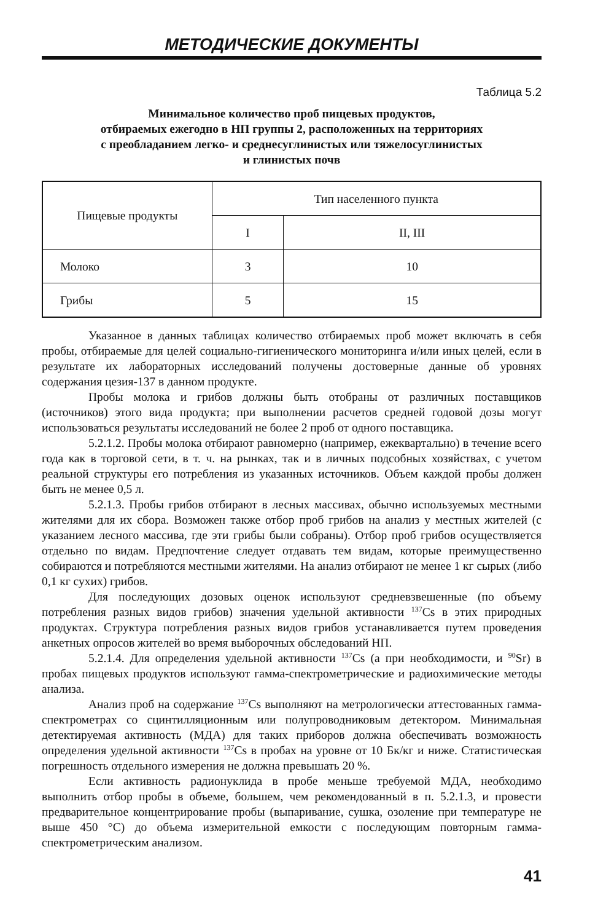МЕТОДИЧЕСКИЕ ДОКУМЕНТЫ
Таблица 5.2
Минимальное количество проб пищевых продуктов,
отбираемых ежегодно в НП группы 2, расположенных на территориях
с преобладанием легко- и среднесуглинистых или тяжелосуглинистых
и глинистых почв
| Пищевые продукты | Тип населенного пункта | |
| --- | --- | --- |
| | I | II, III |
| Молоко | 3 | 10 |
| Грибы | 5 | 15 |
Указанное в данных таблицах количество отбираемых проб может включать в себя пробы, отбираемые для целей социально-гигиенического мониторинга и/или иных целей, если в результате их лабораторных исследований получены достоверные данные об уровнях содержания цезия-137 в данном продукте.
Пробы молока и грибов должны быть отобраны от различных поставщиков (источников) этого вида продукта; при выполнении расчетов средней годовой дозы могут использоваться результаты исследований не более 2 проб от одного поставщика.
5.2.1.2. Пробы молока отбирают равномерно (например, ежеквартально) в течение всего года как в торговой сети, в т. ч. на рынках, так и в личных подсобных хозяйствах, с учетом реальной структуры его потребления из указанных источников. Объем каждой пробы должен быть не менее 0,5 л.
5.2.1.3. Пробы грибов отбирают в лесных массивах, обычно используемых местными жителями для их сбора. Возможен также отбор проб грибов на анализ у местных жителей (с указанием лесного массива, где эти грибы были собраны). Отбор проб грибов осуществляется отдельно по видам. Предпочтение следует отдавать тем видам, которые преимущественно собираются и потребляются местными жителями. На анализ отбирают не менее 1 кг сырых (либо 0,1 кг сухих) грибов.
Для последующих дозовых оценок используют средневзвешенные (по объему потребления разных видов грибов) значения удельной активности <sup>137</sup>Cs в этих природных продуктах. Структура потребления разных видов грибов устанавливается путем проведения анкетных опросов жителей во время выборочных обследований НП.
5.2.1.4. Для определения удельной активности <sup>137</sup>Cs (а при необходимости, и <sup>90</sup>Sr) в пробах пищевых продуктов используют гамма-спектрометрические и радиохимические методы анализа.
Анализ проб на содержание <sup>137</sup>Cs выполняют на метрологически аттестованных гамма-спектрометрах со сцинтилляционным или полупроводниковым детектором. Минимальная детектируемая активность (МДА) для таких приборов должна обеспечивать возможность определения удельной активности <sup>137</sup>Cs в пробах на уровне от 10 Бк/кг и ниже. Статистическая погрешность отдельного измерения не должна превышать 20 %.
Если активность радионуклида в пробе меньше требуемой МДА, необходимо выполнить отбор пробы в объеме, большем, чем рекомендованный в п. 5.2.1.3, и провести предварительное концентрирование пробы (выпаривание, сушка, озоление при температуре не выше 450 °С) до объема измерительной емкости с последующим повторным гамма-спектрометрическим анализом.
41